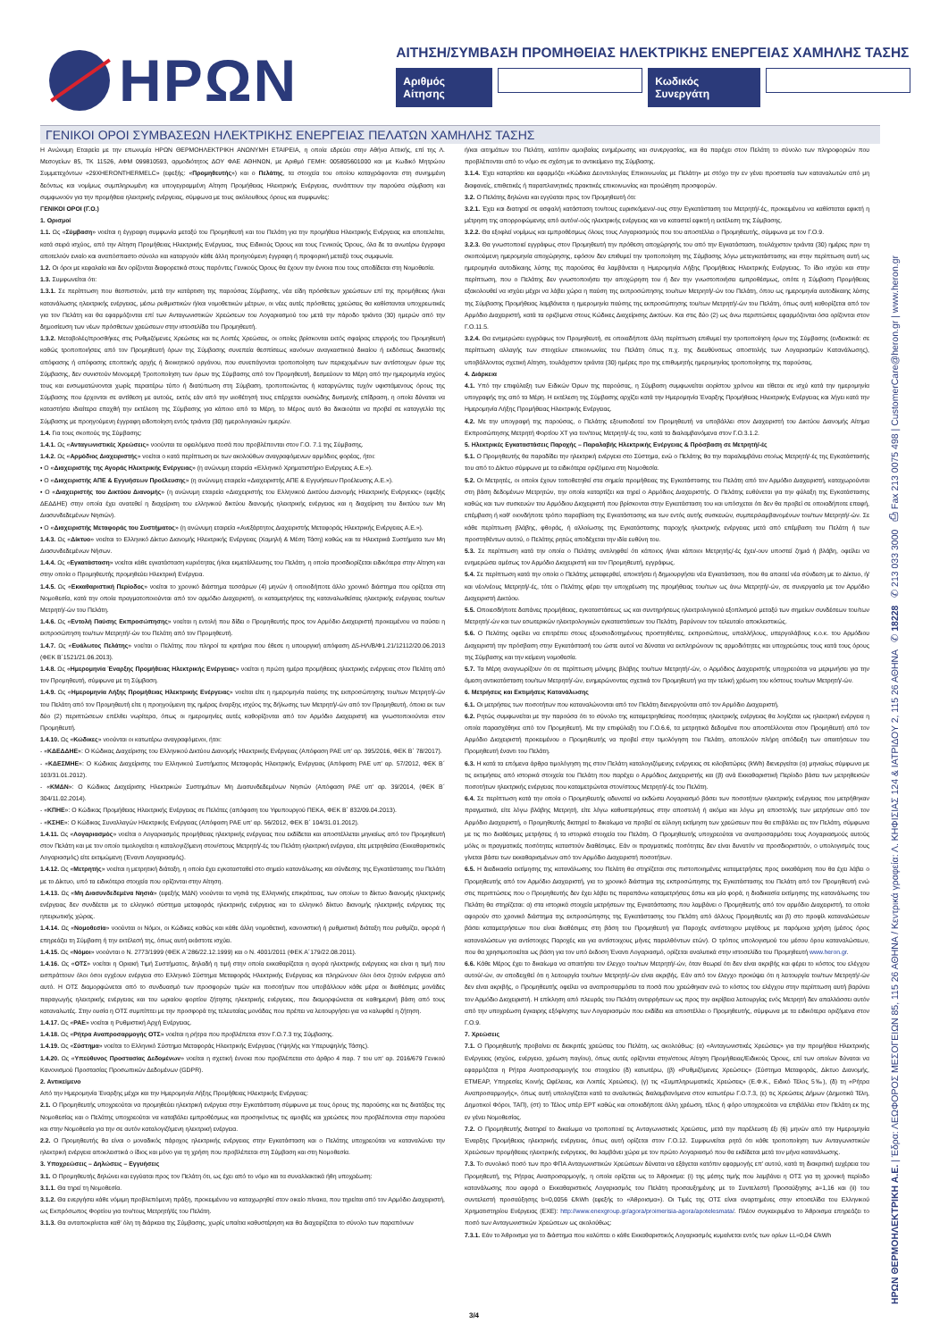ΗΡΩΝ
ΑΙΤΗΣΗ/ΣΥΜΒΑΣΗ ΠΡΟΜΗΘΕΙΑΣ ΗΛΕΚΤΡΙΚΗΣ ΕΝΕΡΓΕΙΑΣ ΧΑΜΗΛΗΣ ΤΑΣΗΣ
Αριθμός Αίτησης
Κωδικός Συνεργάτη
ΓΕΝΙΚΟΙ ΟΡΟΙ ΣΥΜΒΑΣΕΩΝ ΗΛΕΚΤΡΙΚΗΣ ΕΝΕΡΓΕΙΑΣ ΠΕΛΑΤΩΝ ΧΑΜΗΛΗΣ ΤΑΣΗΣ
Η Ανώνυμη Εταιρεία με την επωνυμία ΗΡΩΝ ΘΕΡΜΟΗΛΕΚΤΡΙΚΗ ΑΝΩΝΥΜΗ ΕΤΑΙΡΕΙΑ, η οποία εδρεύει στην Αθήνα Αττικής, επί της Λ. Μεσογείων 85, ΤΚ 11526, ΑΦΜ 099810593, αρμοδιότητος ΔΟΥ ΦΑΕ ΑΘΗΝΩΝ, με Αριθμό ΓΕΜΗ: 005805601000 και με Κωδικό Μητρώου Συμμετεχόντων «29XHERONTHERMELC» (εφεξής: «Προμηθευτής») και ο Πελάτης, τα στοιχεία του οποίου καταγράφονται στη συνημμένη δεόντως και νομίμως συμπληρωμένη και υπογεγραμμένη Αίτηση Προμήθειας Ηλεκτρικής Ενέργειας, συνάπτουν την παρούσα σύμβαση και συμφωνούν για την προμήθεια ηλεκτρικής ενέργειας, σύμφωνα με τους ακόλουθους όρους και συμφωνίες:
ΓΕΝΙΚΟΙ ΟΡΟΙ (Γ.Ο.)
1. Ορισμοί
1.1. Ως «Σύμβαση» νοείται η έγγραφη συμφωνία μεταξύ του Προμηθευτή και του Πελάτη για την προμήθεια Ηλεκτρικής Ενέργειας και αποτελείται, κατά σειρά ισχύος, από την Αίτηση Προμήθειας Ηλεκτρικής Ενέργειας, τους Ειδικούς Όρους και τους Γενικούς Όρους, όλα δε τα ανωτέρω έγγραφα αποτελούν ενιαίο και αναπόσπαστο σύνολο και καταργούν κάθε άλλη προηγούμενη έγγραφη ή προφορική μεταξύ τους συμφωνία.
1.2. Οι όροι με κεφαλαία και δεν ορίζονται διαφορετικά στους παρόντες Γενικούς Όρους θα έχουν την έννοια που τους αποδίδεται στη Νομοθεσία.
1.3. Συμφωνείται ότι:
1.3.1. Σε περίπτωση που θεσπιστούν, μετά την κατάρτιση της παρούσας Σύμβασης, νέα είδη πρόσθετων χρεώσεων επί της προμήθειας ή/και κατανάλωσης ηλεκτρικής ενέργειας, μέσω ρυθμιστικών ή/και νομοθετικών μέτρων, οι νέες αυτές πρόσθετες χρεώσεις θα καθίστανται υποχρεωτικές για τον Πελάτη και θα εφαρμόζονται επί των Ανταγωνιστικών Χρεώσεων του Λογαριασμού του μετά την πάροδο τριάντα (30) ημερών από την δημοσίευση των νέων πρόσθετων χρεώσεων στην ιστοσελίδα του Προμηθευτή.
1.3.2. Μεταβολές/προσθήκες στις Ρυθμιζόμενες Χρεώσεις και τις Λοιπές Χρεώσεις, οι οποίες βρίσκονται εκτός σφαίρας επιρροής του Προμηθευτή καθώς τροποποιήσεις από τον Προμηθευτή όρων της Σύμβασης συνεπεία θεσπίσεως κανόνων αναγκαστικού δικαίου ή εκδόσεως δικαστικής απόφασης ή απόφασης εποπτικής αρχής ή διοικητικού οργάνου, που συνεπάγονται τροποποίηση των περιεχομένων των αντίστοιχων όρων της Σύμβασης, δεν συνιστούν Μονομερή Τροποποίηση των όρων της Σύμβασης από τον Προμηθευτή, δεσμεύουν τα Μέρη από την ημερομηνία ισχύος τους και ενσωματώνονται χωρίς περαιτέρω τύπο ή διατύπωση στη Σύμβαση, τροποποιώντας ή καταργώντας τυχόν υφιστάμενους όρους της Σύμβασης που έρχονται σε αντίθεση με αυτούς, εκτός εάν από την υιοθέτησή τους επέρχεται ουσιώδης δυσμενής επίδραση, η οποία δύναται να καταστήσει ιδιαίτερα επαχθή την εκτέλεση της Σύμβασης για κάποιο από τα Μέρη, το Μέρος αυτό θα δικαιούται να προβεί σε καταγγελία της Σύμβασης με προηγούμενη έγγραφη ειδοποίηση εντός τριάντα (30) ημερολογιακών ημερών.
1.4. Για τους σκοπούς της Σύμβασης:
1.4.1. Ως «Ανταγωνιστικές Χρεώσεις» νοούνται τα οφειλόμενα ποσά που προβλέπονται στον Γ.Ο. 7.1 της Σύμβασης.
1.4.2. Ως «Αρμόδιος Διαχειριστής» νοείται ο κατά περίπτωση εκ των ακολούθων αναγραφόμενων αρμόδιος φορέας, ήτοι:
• Ο «Διαχειριστής της Αγοράς Ηλεκτρικής Ενέργειας» (η ανώνυμη εταιρεία «Ελληνικό Χρηματιστήριο Ενέργειας Α.Ε.»).
• Ο «Διαχειριστής ΑΠΕ & Εγγυήσεων Προέλευσης» (η ανώνυμη εταιρεία «Διαχειριστής ΑΠΕ & Εγγυήσεων Προέλευσης Α.Ε.»).
• Ο «Διαχειριστής του Δικτύου Διανομής» (η ανώνυμη εταιρεία «Διαχειριστής του Ελληνικού Δικτύου Διανομής Ηλεκτρικής Ενέργειας» (εφεξής ΔΕΔΔΗΕ) στην οποία έχει ανατεθεί η διαχείριση του ελληνικού δικτύου διανομής ηλεκτρικής ενέργειας και η διαχείριση του δικτύου των Μη Διασυνδεδεμένων Νησιών).
• Ο «Διαχειριστής Μεταφοράς του Συστήματος» (η ανώνυμη εταιρεία «Ανεξάρτητος Διαχειριστής Μεταφοράς Ηλεκτρικής Ενέργειας Α.Ε.»).
1.4.3. Ως «Δίκτυο» νοείται το Ελληνικό Δίκτυο Διανομής Ηλεκτρικής Ενέργειας (Χαμηλή & Μέση Τάση) καθώς και τα Ηλεκτρικά Συστήματα των Μη Διασυνδεδεμένων Νήσων.
1.4.4. Ως «Εγκατάσταση» νοείται κάθε εγκατάσταση κυριότητας ή/και εκμετάλλευσης του Πελάτη, η οποία προσδιορίζεται ειδικότερα στην Αίτηση και στην οποία ο Προμηθευτής προμηθεύει Ηλεκτρική Ενέργεια.
1.4.5. Ως «Εκκαθαριστική Περίοδος» νοείται το χρονικό διάστημα τεσσάρων (4) μηνών ή οποιοδήποτε άλλο χρονικό διάστημα που ορίζεται στη Νομοθεσία, κατά την οποία πραγματοποιούνται από τον αρμόδιο Διαχειριστή, οι καταμετρήσεις της καταναλωθείσας ηλεκτρικής ενέργειας του/των Μετρητή/-ών του Πελάτη.
1.4.6. Ως «Εντολή Παύσης Εκπροσώπησης» νοείται η εντολή που δίδει ο Προμηθευτής προς τον Αρμόδιο Διαχειριστή προκειμένου να παύσει η εκπροσώπηση του/των Μετρητή/-ών του Πελάτη από τον Προμηθευτή.
1.4.7. Ως «Ευάλωτος Πελάτης» νοείται ο Πελάτης που πληροί τα κριτήρια που έθεσε η υπουργική απόφαση Δ5-ΗΛ/Β/Φ1.21/12112/20.06.2013 (ΦΕΚ Β΄1521/21.06.2013).
1.4.8. Ως «Ημερομηνία Έναρξης Προμήθειας Ηλεκτρικής Ενέργειας» νοείται η πρώτη ημέρα προμήθειας ηλεκτρικής ενέργειας στον Πελάτη από τον Προμηθευτή, σύμφωνα με τη Σύμβαση.
1.4.9. Ως «Ημερομηνία Λήξης Προμήθειας Ηλεκτρικής Ενέργειας» νοείται είτε η ημερομηνία παύσης της εκπροσώπησης του/των Μετρητή/-ών του Πελάτη από τον Προμηθευτή είτε η προηγούμενη της ημέρας έναρξης ισχύος της δήλωσης των Μετρητή/-ών από τον Προμηθευτή, όποια εκ των δύο (2) περιπτώσεων επέλθει νωρίτερα, όπως οι ημερομηνίες αυτές καθορίζονται από τον Αρμόδιο Διαχειριστή και γνωστοποιούνται στον Προμηθευτή.
1.4.10. Ως «Κώδικες» νοούνται οι κατωτέρω αναγραφόμενοι, ήτοι:
- «ΚΔΕΔΔΗΕ»: Ο Κώδικας Διαχείρισης του Ελληνικού Δικτύου Διανομής Ηλεκτρικής Ενέργειας (Απόφαση ΡΑΕ υπ' αρ. 395/2016, ΦΕΚ Β΄ 78/2017).
- «ΚΔΕΣΜΗΕ»: Ο Κώδικας Διαχείρισης του Ελληνικού Συστήματος Μεταφοράς Ηλεκτρικής Ενέργειας (Απόφαση ΡΑΕ υπ' αρ. 57/2012, ΦΕΚ Β΄ 103/31.01.2012).
- «ΚΜΔΝ»: Ο Κώδικας Διαχείρισης Ηλεκτρικών Συστημάτων Μη Διασυνδεδεμένων Νησιών (Απόφαση ΡΑΕ υπ' αρ. 39/2014, (ΦΕΚ Β΄ 304/11.02.2014).
- «ΚΠΗΕ»: Ο Κώδικας Προμήθειας Ηλεκτρικής Ενέργειας σε Πελάτες (απόφαση του Υφυπουργού ΠΕΚΑ, ΦΕΚ Β΄ 832/09.04.2013).
- «ΚΣΗΕ»: Ο Κώδικας Συναλλαγών Ηλεκτρικής Ενέργειας (Απόφαση ΡΑΕ υπ' αρ. 56/2012, ΦΕΚ Β΄ 104/31.01.2012).
1.4.11. Ως «Λογαριασμός» νοείται ο Λογαριασμός προμήθειας ηλεκτρικής ενέργειας που εκδίδεται και αποστέλλεται μηνιαίως από τον Προμηθευτή στον Πελάτη και με τον οποίο τιμολογείται η καταλογιζόμενη στον/στους Μετρητή/-ές του Πελάτη ηλεκτρική ενέργεια, είτε μετρηθείσα (Εκκαθαριστικός Λογαριασμός) είτε εκτιμώμενη (Έναντι Λογαριασμός).
1.4.12. Ως «Μετρητής» νοείται η μετρητική διάταξη, η οποία έχει εγκατασταθεί στο σημείο κατανάλωσης και σύνδεσης της Εγκατάστασης του Πελάτη με το Δίκτυο, υπό τα ειδικότερα στοιχεία που ορίζονται στην Αίτηση.
1.4.13. Ως «Μη Διασυνδεδεμένα Νησιά» (εφεξής ΜΔΝ) νοούνται τα νησιά της Ελληνικής επικράτειας, των οποίων το δίκτυο διανομής ηλεκτρικής ενέργειας δεν συνδέεται με το ελληνικό σύστημα μεταφοράς ηλεκτρικής ενέργειας και το ελληνικό δίκτυο διανομής ηλεκτρικής ενέργειας της ηπειρωτικής χώρας.
1.4.14. Ως «Νομοθεσία» νοούνται οι Νόμοι, οι Κώδικες καθώς και κάθε άλλη νομοθετική, κανονιστική ή ρυθμιστική διάταξη που ρυθμίζει, αφορά ή επηρεάζει τη Σύμβαση ή την εκτέλεσή της, όπως αυτή εκάστοτε ισχύει.
1.4.15. Ως «Νόμοι» νοούνται ο Ν. 2773/1999 (ΦΕΚ Α΄286/22.12.1999) και ο Ν. 4001/2011 (ΦΕΚ Α΄179/22.08.2011).
1.4.16. Ως «ΟΤΣ» νοείται η Οριακή Τιμή Συστήματος, δηλαδή η τιμή στην οποία εκκαθαρίζεται η αγορά ηλεκτρικής ενέργειας και είναι η τιμή που εισπράττουν όλοι όσοι εγχέουν ενέργεια στο Ελληνικό Σύστημα Μεταφοράς Ηλεκτρικής Ενέργειας και πληρώνουν όλοι όσοι ζητούν ενέργεια από αυτό. Η ΟΤΣ διαμορφώνεται από το συνδυασμό των προσφορών τιμών και ποσοτήτων που υποβάλλουν κάθε μέρα οι διαθέσιμες μονάδες παραγωγής ηλεκτρικής ενέργειας και του ωριαίου φορτίου ζήτησης ηλεκτρικής ενέργειας, που διαμορφώνεται σε καθημερινή βάση από τους καταναλωτές. Στην ουσία η ΟΤΣ συμπίπτει με την προσφορά της τελευταίας μονάδας που πρέπει να λειτουργήσει για να καλυφθεί η ζήτηση.
1.4.17. Ως «ΡΑΕ» νοείται η Ρυθμιστική Αρχή Ενέργειας.
1.4.18. Ως «Ρήτρα Αναπροσαρμογής ΟΤΣ» νοείται η ρήτρα που προβλέπεται στον Γ.Ο.7.3 της Σύμβασης.
1.4.19. Ως «Σύστημα» νοείται το Ελληνικό Σύστημα Μεταφοράς Ηλεκτρικής Ενέργειας (Υψηλής και Υπερυψηλής Τάσης).
1.4.20. Ως «Υπεύθυνος Προστασίας Δεδομένων» νοείται η σχετική έννοια που προβλέπεται στο άρθρο 4 παρ. 7 του υπ' αρ. 2016/679 Γενικού Κανονισμού Προστασίας Προσωπικών Δεδομένων (GDPR).
2. Αντικείμενο
Από την Ημερομηνία Έναρξης μέχρι και την Ημερομηνία Λήξης Προμήθειας Ηλεκτρικής Ενέργειας:
2.1. Ο Προμηθευτής υποχρεούται να προμηθεύει ηλεκτρική ενέργεια στην Εγκατάσταση σύμφωνα με τους όρους της παρούσης και τις διατάξεις της Νομοθεσίας και ο Πελάτης υποχρεούται να καταβάλει εμπροθέσμως και προσηκόντως τις αμοιβές και χρεώσεις που προβλέπονται στην παρούσα και στην Νομοθεσία για την σε αυτόν καταλογιζόμενη ηλεκτρική ενέργεια.
2.2. Ο Προμηθευτής θα είναι ο μοναδικός πάροχος ηλεκτρικής ενέργειας στην Εγκατάσταση και ο Πελάτης υποχρεούται να καταναλώνει την ηλεκτρική ενέργεια αποκλειστικά ο ίδιος και μόνο για τη χρήση που προβλέπεται στη Σύμβαση και στη Νομοθεσία.
3. Υποχρεώσεις – Δηλώσεις – Εγγυήσεις
3.1. Ο Προμηθευτής δηλώνει και εγγύαται προς τον Πελάτη ότι, ως έχει από το νόμο και τα συναλλακτικά ήθη υποχρέωση:
3.1.1. Θα τηρεί τη Νομοθεσία.
3.1.2. Θα ενεργήσει κάθε νόμιμη προβλεπόμενη πράξη, προκειμένου να καταχωρηθεί στον οικείο πίνακα, που τηρείται από τον Αρμόδιο Διαχειριστή, ως Εκπρόσωπος Φορτίου για τον/τους Μετρητή/ές του Πελάτη.
3.1.3. Θα ανταποκρίνεται καθ' όλη τη διάρκεια της Σύμβασης, χωρίς υπαίτια καθυστέρηση και θα διαχειρίζεται το σύνολο των παραπόνων
ή/και αιτημάτων του Πελάτη, κατόπιν αμοιβαίας ενημέρωσης και συνεργασίας, και θα παρέχει στον Πελάτη το σύνολο των πληροφοριών που προβλέπονται από το νόμο σε σχέση με το αντικείμενο της Σύμβασης.
3.1.4. Έχει καταρτίσει και εφαρμόζει «Κώδικα Δεοντολογίας Επικοινωνίας με Πελάτη» με στόχο την εν γένει προστασία των καταναλωτών από μη διαφανείς, επιθετικές ή παραπλανητικές πρακτικές επικοινωνίας και προώθηση προσφορών.
3.2. Ο Πελάτης δηλώνει και εγγύαται προς τον Προμηθευτή ότι:
3.2.1. Έχει και διατηρεί σε ασφαλή κατάσταση τον/τους ευρισκόμενο/-ους στην Εγκατάσταση του Μετρητή/-ές, προκειμένου να καθίσταται εφικτή η μέτρηση της απορροφώμενης από αυτόν/-ούς ηλεκτρικής ενέργειας και να καταστεί εφικτή η εκτέλεση της Σύμβασης.
3.2.2. Θα εξοφλεί νομίμως και εμπροθέσμως όλους τους Λογαριασμούς που του αποστέλλει ο Προμηθευτής, σύμφωνα με τον Γ.Ο.9.
3.2.3. Θα γνωστοποιεί εγγράφως στον Προμηθευτή την πρόθεση αποχώρησής του από την Εγκατάσταση, τουλάχιστον τριάντα (30) ημέρες πριν τη σκοπούμενη ημερομηνία αποχώρησης, εφόσον δεν επιθυμεί την τροποποίηση της Σύμβασης λόγω μετεγκατάστασης και στην περίπτωση αυτή ως ημερομηνία αυτοδίκαιης λύσης της παρούσας θα λαμβάνεται η Ημερομηνία Λήξης Προμήθειας Ηλεκτρικής Ενέργειας. Το ίδιο ισχύει και στην περίπτωση, που ο Πελάτης δεν γνωστοποιήσει την αποχώρηση του ή δεν την γνωστοποιήσει εμπροθέσμως, οπότε η Σύμβαση Προμήθειας εξακολουθεί να ισχύει μέχρι να λάβει χώρα η παύση της εκπροσώπησης του/των Μετρητή/-ών του Πελάτη, όπου ως ημερομηνία αυτοδίκαιης λύσης της Σύμβασης Προμήθειας λαμβάνεται η ημερομηνία παύσης της εκπροσώπησης του/των Μετρητή/-ών του Πελάτη, όπως αυτή καθορίζεται από τον Αρμόδιο Διαχειριστή, κατά τα οριζόμενα στους Κώδικες Διαχείρισης Δικτύων. Και στις δύο (2) ως άνω περιπτώσεις εφαρμόζονται όσα ορίζονται στον Γ.Ο.11.5.
3.2.4. Θα ενημερώσει εγγράφως τον Προμηθευτή, σε οποιαδήποτε άλλη περίπτωση επιθυμεί την τροποποίηση όρων της Σύμβασης (ενδεικτικά: σε περίπτωση αλλαγής των στοιχείων επικοινωνίας του Πελάτη όπως π.χ. της διευθύνσεως αποστολής των Λογαριασμών Κατανάλωσης), υποβάλλοντας σχετική Αίτηση, τουλάχιστον τριάντα (30) ημέρες προ της επιθυμητής ημερομηνίας τροποποίησης της παρούσας.
4. Διάρκεια
4.1. Υπό την επιφύλαξη των Ειδικών Όρων της παρούσας, η Σύμβαση συμφωνείται αορίστου χρόνου και τίθεται σε ισχύ κατά την ημερομηνία υπογραφής της από τα Μέρη. Η εκτέλεση της Σύμβασης αρχίζει κατά την Ημερομηνία Έναρξης Προμήθειας Ηλεκτρικής Ενέργειας και λήγει κατά την Ημερομηνία Λήξης Προμήθειας Ηλεκτρικής Ενέργειας.
4.2. Με την υπογραφή της παρούσας, ο Πελάτης εξουσιοδοτεί τον Προμηθευτή να υποβάλλει στον Διαχειριστή του Δικτύου Διανομής Αίτημα Εκπροσώπησης Μετρητή Φορτίου ΧΤ για τον/τους Μετρητή/-ές του, κατά τα διαλαμβανόμενα στον Γ.Ο.3.1.2.
5. Ηλεκτρικές Εγκαταστάσεις Παροχής – Παραλαβής Ηλεκτρικής Ενέργειας & Πρόσβαση σε Μετρητή/-ές
5.1. Ο Προμηθευτής θα παραδίδει την ηλεκτρική ενέργεια στο Σύστημα, ενώ ο Πελάτης θα την παραλαμβάνει στο/ως Μετρητή/-ές της Εγκατάστασής του από το Δίκτυο σύμφωνα με τα ειδικότερα οριζόμενα στη Νομοθεσία.
5.2. Οι Μετρητές, οι οποίοι έχουν τοποθετηθεί στα σημεία προμήθειας της Εγκατάστασης του Πελάτη από τον Αρμόδιο Διαχειριστή, καταχωρούνται στη βάση δεδομένων Μετρητών, την οποία καταρτίζει και τηρεί ο Αρμόδιος Διαχειριστής. Ο Πελάτης ευθύνεται για την φύλαξη της Εγκατάστασης καθώς και των συσκευών του Αρμόδιου Διαχειριστή που βρίσκονται στην Εγκατάσταση του και υπόσχεται ότι δεν θα προβεί σε οποιαδήποτε επαφή, επέμβαση ή καθ' οιονδήποτε τρόπο παραβίαση της Εγκατάστασης και των εντός αυτής συσκευών, συμπεριλαμβανομένων του/των Μετρητή/-ών. Σε κάθε περίπτωση βλάβης, φθοράς, ή αλλοίωσης της Εγκατάστασης παροχής ηλεκτρικής ενέργειας μετά από επέμβαση του Πελάτη ή των προστηθέντων αυτού, ο Πελάτης ρητώς αποδέχεται την ιδία ευθύνη του.
5.3. Σε περίπτωση κατά την οποία ο Πελάτης αντιληφθεί ότι κάποιος ή/και κάποιοι Μετρητής/-ές έχει/-ουν υποστεί ζημιά ή βλάβη, οφείλει να ενημερώσει αμέσως τον Αρμόδιο Διαχειριστή και τον Προμηθευτή, εγγράφως.
5.4. Σε περίπτωση κατά την οποία ο Πελάτης μεταφερθεί, αποκτήσει ή δημιουργήσει νέα Εγκατάσταση, που θα απαιτεί νέα σύνδεση με το Δίκτυο, ή/και νέο/νέους Μετρητή/-ές, τότε ο Πελάτης φέρει την υποχρέωση της προμήθειας του/των ως άνω Μετρητή/-ών, σε συνεργασία με τον Αρμόδιο Διαχειριστή Δικτύου.
5.5. Οποιεσδήποτε δαπάνες προμήθειας, εγκαταστάσεως ως και συντηρήσεως ηλεκτρολογικού εξοπλισμού μεταξύ των σημείων συνδέσεων του/των Μετρητή/-ών και των εσωτερικών ηλεκτρολογικών εγκαταστάσεων του Πελάτη, βαρύνουν τον τελευταίο αποκλειστικώς.
5.6. Ο Πελάτης οφείλει να επιτρέπει στους εξουσιοδοτημένους προστηθέντες, εκπροσώπους, υπαλλήλους, υπεργολάβους κ.ο.κ. του Αρμόδιου Διαχειριστή την πρόσβαση στην Εγκατάστασή του ώστε αυτοί να δύναται να εκπληρώνουν τις αρμοδιότητες και υποχρεώσεις τους κατά τους όρους της Σύμβασης και την κείμενη νομοθεσία.
5.7. Τα Μέρη αναγνωρίζουν ότι σε περίπτωση μόνιμης βλάβης του/των Μετρητή/-ών, ο Αρμόδιος Διαχειριστής υποχρεούται να μεριμνήσει για την άμεση αντικατάσταση του/των Μετρητή/-ών, ενημερώνοντας σχετικά τον Προμηθευτή για την τελική χρέωση του κόστους του/των Μετρητή/-ών.
6. Μετρήσεις και Εκτιμήσεις Κατανάλωσης
6.1. Οι μετρήσεις των ποσοτήτων που καταναλώνονται από τον Πελάτη διενεργούνται από τον Αρμόδιο Διαχειριστή.
6.2. Ρητώς συμφωνείται με την παρούσα ότι το σύνολο της καταμετρηθείσας ποσότητας ηλεκτρικής ενέργειας θα λογίζεται ως ηλεκτρική ενέργεια η οποία παρασχέθηκε από τον Προμηθευτή. Με την επιφύλαξη του Γ.Ο.6.6, τα μετρητικά δεδομένα που αποστέλλονται στον Προμηθευτή από τον Αρμόδιο Διαχειριστή προκειμένου ο Προμηθευτής να προβεί στην τιμολόγηση του Πελάτη, αποτελούν πλήρη απόδειξη των απαιτήσεων του Προμηθευτή έναντι του Πελάτη.
6.3. Η κατά τα επόμενα άρθρα τιμολόγηση της στον Πελάτη καταλογιζόμενης ενέργειας σε κιλοβατώρες (kWh) διενεργείται (α) μηνιαίως σύμφωνα με τις εκτιμήσεις από ιστορικά στοιχεία του Πελάτη που παρέχει ο Αρμόδιος Διαχειριστής και (β) ανά Εκκαθαριστική Περίοδο βάσει των μετρηθεισών ποσοτήτων ηλεκτρικής ενέργειας που καταμετρώνται στον/στους Μετρητή/-ές του Πελάτη.
6.4. Σε περίπτωση κατά την οποία ο Προμηθευτής αδυνατεί να εκδώσει Λογαριασμό βάσει των ποσοτήτων ηλεκτρικής ενέργειας που μετρήθηκαν πραγματικά, είτε λόγω βλάβης Μετρητή, είτε λόγω καθυστερήσεως στην αποστολή ή ακόμα και λόγω μη αποστολής των μετρήσεων από τον Αρμόδιο Διαχειριστή, ο Προμηθευτής διατηρεί το δικαίωμα να προβεί σε εύλογη εκτίμηση των χρεώσεων που θα επιβάλλει εις τον Πελάτη, σύμφωνα με τις πιο διαθέσιμες μετρήσεις ή τα ιστορικά στοιχεία του Πελάτη. Ο Προμηθευτής υποχρεούται να αναπροσαρμόσει τους Λογαριασμούς αυτούς μόλις οι πραγματικές ποσότητες καταστούν διαθέσιμες. Εάν οι πραγματικές ποσότητες δεν είναι δυνατόν να προσδιοριστούν, ο υπολογισμός τους γίνεται βάσει των εκκαθαρισμένων από τον Αρμόδιο Διαχειριστή ποσοτήτων.
6.5. Η διαδικασία εκτίμησης της κατανάλωσης του Πελάτη θα στηρίζεται στις πιστοποιημένες καταμετρήσεις προς εκκαθάριση που θα έχει λάβει ο Προμηθευτής από τον Αρμόδιο Διαχειριστή, για το χρονικό διάστημα της εκπροσώπησης της Εγκατάστασης του Πελάτη από τον Προμηθευτή ενώ στις περιπτώσεις που ο Προμηθευτής δεν έχει λάβει τις παραπάνω καταμετρήσεις έστω και μία φορά, η διαδικασία εκτίμησης της κατανάλωσης του Πελάτη θα στηρίζεται: α) στα ιστορικά στοιχεία μετρήσεων της Εγκατάστασης που λαμβάνει ο Προμηθευτής από τον αρμόδιο Διαχειριστή, τα οποία αφορούν στο χρονικό διάστημα της εκπροσώπησης της Εγκατάστασης του Πελάτη από άλλους Προμηθευτές και β) στο προφίλ καταναλώσεων βάσει καταμετρήσεων που είναι διαθέσιμες στη βάση του Προμηθευτή για Παροχές αντίστοιχου μεγέθους με παρόμοια χρήση (μέσος όρος καταναλώσεων για αντίστοιχες Παροχές και για αντίστοιχους μήνες παρελθόντων ετών). Ο τρόπος υπολογισμού του μέσου όρου καταναλώσεων, που θα χρησιμοποιείται ως βάση για τον υπό έκδοση Έναντι Λογαριασμό, ορίζεται αναλυτικά στην ιστοσελίδα του Προμηθευτή www.heron.gr.
6.6. Κάθε Μέρος έχει το δικαίωμα να απαιτήσει τον έλεγχο του/των Μετρητή/-ών, όταν θεωρεί ότι δεν είναι ακριβής και φέρει το κόστος του ελέγχου αυτού/-ών, αν αποδειχθεί ότι η λειτουργία του/των Μετρητή/-ών είναι ακριβής. Εάν από τον έλεγχο προκύψει ότι η λειτουργία του/των Μετρητή/-ών δεν είναι ακριβής, ο Προμηθευτής οφείλει να αναπροσαρμόσει τα ποσά που χρεώθηκαν ενώ το κόστος του ελέγχου στην περίπτωση αυτή βαρύνει τον Αρμόδιο Διαχειριστή. Η επίκληση από πλευράς του Πελάτη αντιρρήσεων ως προς την ακρίβεια λειτουργίας ενός Μετρητή δεν απαλλάσσει αυτόν από την υποχρέωση έγκαιρης εξόφλησης των Λογαριασμών που εκδίδει και αποστέλλει ο Προμηθευτής, σύμφωνα με τα ειδικότερα οριζόμενα στον Γ.Ο.9.
7. Χρεώσεις
7.1. Ο Προμηθευτής προβαίνει σε διακριτές χρεώσεις του Πελάτη, ως ακολούθως: (α) «Ανταγωνιστικές Χρεώσεις» για την προμήθεια Ηλεκτρικής Ενέργειας (ισχύος, ενέργεια, χρέωση παγίου), όπως αυτές ορίζονται στην/στους Αίτηση Προμήθειας/Ειδικούς Όρους, επί των οποίων δύναται να εφαρμόζεται η Ρήτρα Αναπροσαρμογής του στοιχείου (δ) κατωτέρω, (β) «Ρυθμιζόμενες Χρεώσεις» (Σύστημα Μεταφοράς, Δίκτυο Διανομής, ΕΤΜΕΑΡ, Υπηρεσίες Κοινής Ωφέλειας, και Λοιπές Χρεώσεις), (γ) τις «Συμπληρωματικές Χρεώσεις» (Ε.Φ.Κ., Ειδικό Τέλος 5‰), (δ) τη «Ρήτρα Αναπροσαρμογής», όπως αυτή υπολογίζεται κατά τα αναλυτικώς διαλαμβανόμενα στον κατωτέρω Γ.Ο.7.3, (ε) τις Χρεώσεις Δήμων (Δημοτικά Τέλη, Δημοτικοί Φόροι, ΤΑΠ), (στ) το Τέλος υπέρ ΕΡΤ καθώς και οποιαδήποτε άλλη χρέωση, τέλος ή φόρο υποχρεούται να επιβάλλει στον Πελάτη εκ της εν γένει Νομοθεσίας.
7.2. Ο Προμηθευτής διατηρεί το δικαίωμα να τροποποιεί τις Ανταγωνιστικές Χρεώσεις, μετά την παρέλευση έξι (6) μηνών από την Ημερομηνία Έναρξης Προμήθειας ηλεκτρικής ενέργειας, όπως αυτή ορίζεται στον Γ.Ο.12. Συμφωνείται ρητά ότι κάθε τροποποίηση των Ανταγωνιστικών Χρεώσεων προμήθειας ηλεκτρικής ενέργειας, θα λαμβάνει χώρα με τον πρώτο Λογαριασμό που θα εκδίδεται μετά τον μήνα κατανάλωσης.
7.3. Το συνολικό ποσό των προ ΦΠΑ Ανταγωνιστικών Χρεώσεων δύναται να εξάγεται κατόπιν εφαρμογής επ' αυτού, κατά τη διακριτική ευχέρεια του Προμηθευτή, της Ρήτρας Αναπροσαρμογής, η οποία ορίζεται ως το Άθροισμα: (i) της μέσης τιμής που λαμβάνει η ΟΤΣ για τη χρονική περίοδο κατανάλωσης που αφορά ο Εκκαθαριστικός Λογαριασμός του Πελάτη προσαυξημένης με το Συντελεστή Προσαύξησης a=1,16 και (ii) του συντελεστή προσαύξησης b=0,0056 €/kWh (εφεξής το «Άθροισμα»). Οι Τιμές της ΟΤΣ είναι αναρτημένες στην ιστοσελίδα του Ελληνικού Χρηματιστηρίου Ενέργειας (ΕΧΕ): http://www.enexgroup.gr/agora/proimerisia-agora/apotelesmata/. Πλέον συγκεκριμένα το Άθροισμα επηρεάζει το ποσό των Ανταγωνιστικών Χρεώσεων ως ακολούθως:
7.3.1. Εάν το Άθροισμα για το διάστημα που καλύπτει ο κάθε Εκκαθαριστικός Λογαριασμός κυμαίνεται εντός των ορίων LL=0,04 €/kWh
ΗΡΩΝ ΘΕΡΜΟΗΛΕΚΤΡΙΚΗ Α.Ε. | Έδρα: ΛΕΩΦΟΡΟΣ ΜΕΣΟΓΕΙΩΝ 85, 115 26 ΑΘΗΝΑ / Κεντρικά γραφεία: Λ. ΚΗΦΙΣΙΑΣ 124 & ΙΑΤΡΙΔΟΥ 2, 115 26 ΑΘΗΝΑ ✆ 18228 ✆ 213 033 3000 ⎙ Fax 213 0075 498 | CustomerCare@heron.gr | www.heron.gr
3/4